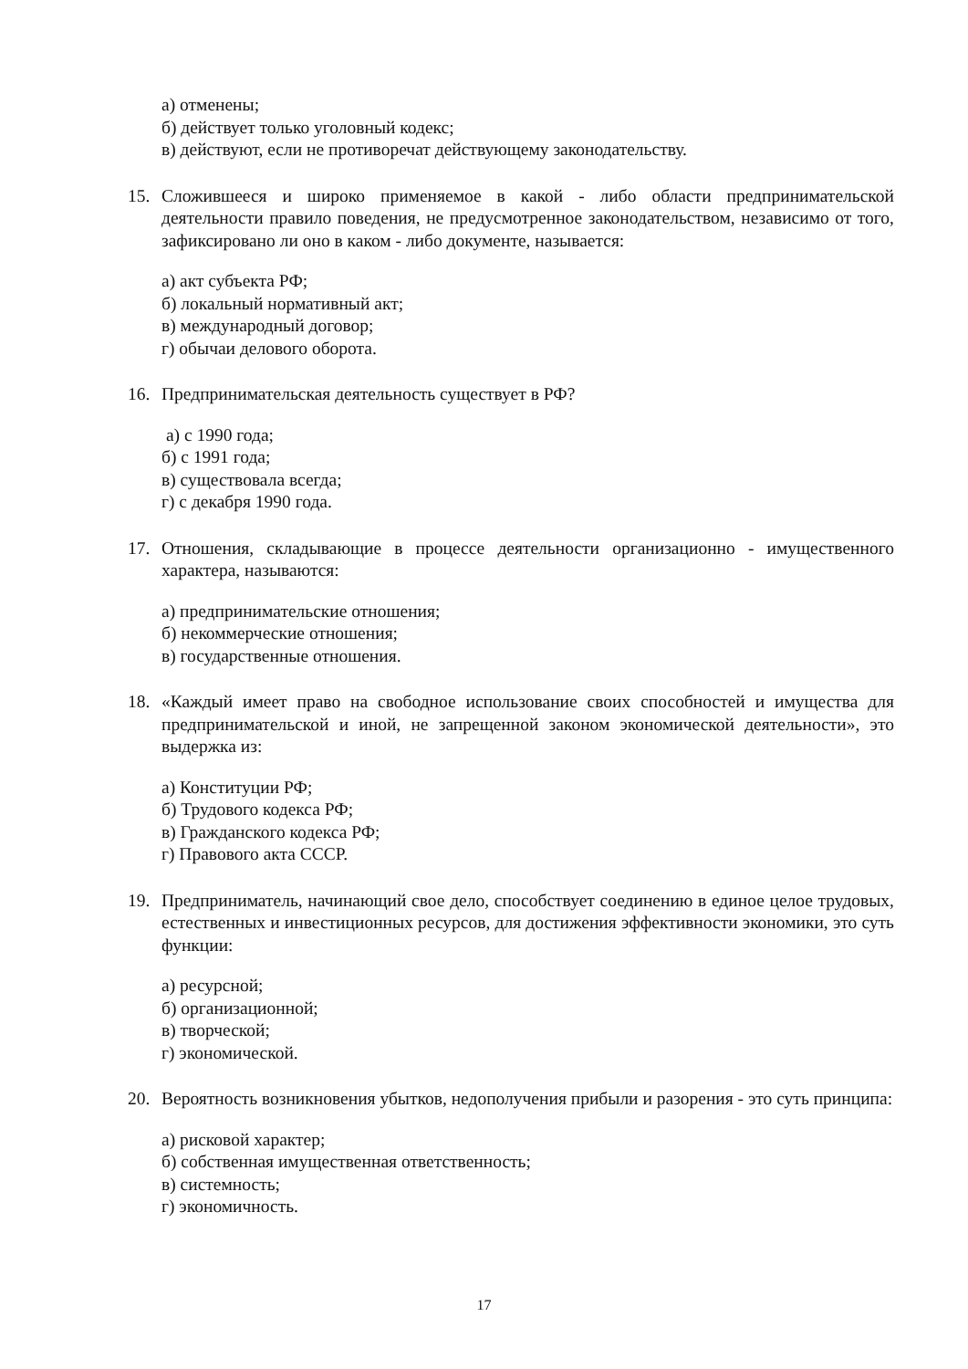а) отменены;
б) действует только уголовный кодекс;
в) действуют, если не противоречат действующему законодательству.
15. Сложившееся и широко применяемое в какой - либо области предпринимательской деятельности правило поведения, не предусмотренное законодательством, независимо от того, зафиксировано ли оно в каком - либо документе, называется:
а) акт субъекта РФ;
б) локальный нормативный акт;
в) международный договор;
г) обычаи делового оборота.
16. Предпринимательская деятельность существует в РФ?
а) с 1990 года;
б) с 1991 года;
в) существовала всегда;
г) с декабря 1990 года.
17. Отношения, складывающие в процессе деятельности организационно - имущественного характера, называются:
а) предпринимательские отношения;
б) некоммерческие отношения;
в) государственные отношения.
18. «Каждый имеет право на свободное использование своих способностей и имущества для предпринимательской и иной, не запрещенной законом экономической деятельности», это выдержка из:
а) Конституции РФ;
б) Трудового кодекса РФ;
в) Гражданского кодекса РФ;
г) Правового акта СССР.
19. Предприниматель, начинающий свое дело, способствует соединению в единое целое трудовых, естественных и инвестиционных ресурсов, для достижения эффективности экономики, это суть функции:
а) ресурсной;
б) организационной;
в) творческой;
г) экономической.
20. Вероятность возникновения убытков, недополучения прибыли и разорения - это суть принципа:
а) рисковой характер;
б) собственная имущественная ответственность;
в) системность;
г) экономичность.
17